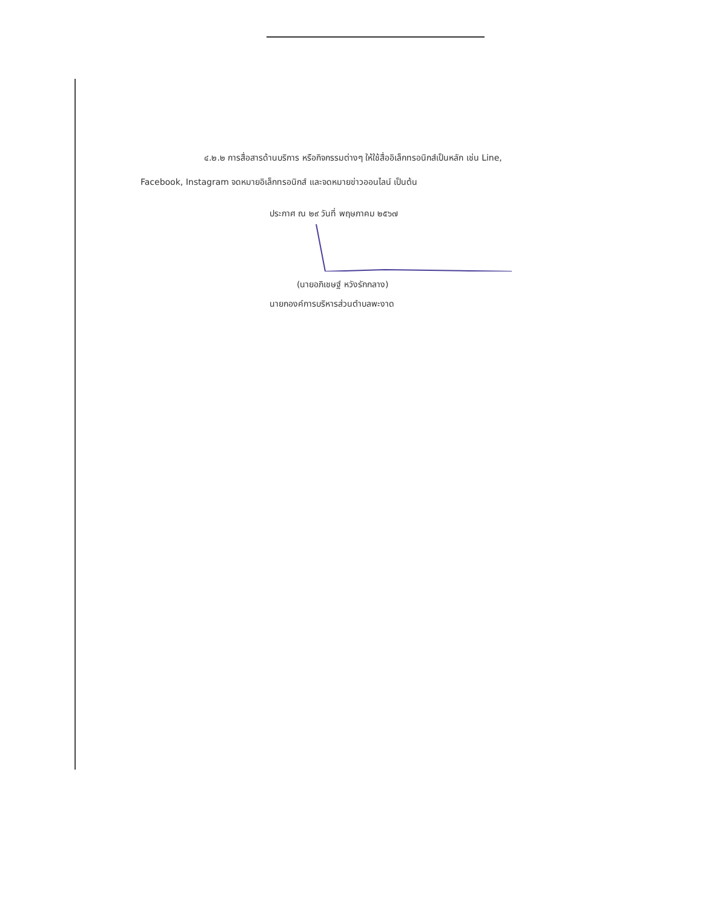๔.๒.๒ การสื่อสารด้านบริการ หรือกิจกรรมต่างๆ ให้ใช้สื่ออิเล็กทรอนิกส์เป็นหลัก เช่น Line, Facebook, Instagram จดหมายอิเล็กทรอนิกส์ และจดหมายข่าวออนไลน์ เป็นต้น
ประกาศ ณ ๒๙ วันที่ พฤษภาคม ๒๕๖๗
(นายอภิเชษฐ์ หวังรักกลาง)
นายกองค์การบริหารส่วนตำบลพะงาด